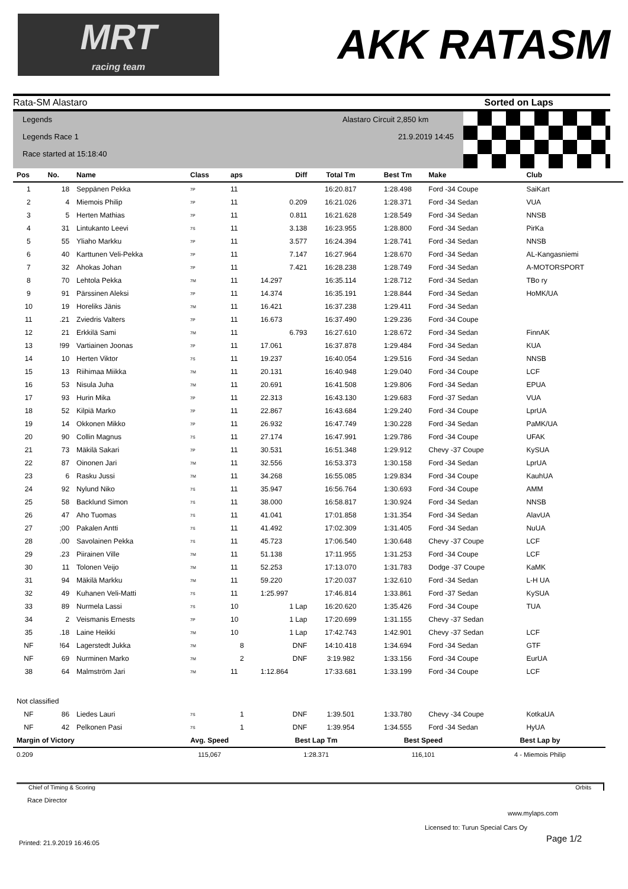MRT
racing team
AKK RATASM
Rata-SM Alastaro Sorted on Laps
Legends
Legends Race 1
Race started at 15:18:40
Alastaro Circuit 2,850 km
21.9.2019 14:45
| Pos | No. | Name | Class | aps | Diff | Total Tm | Best Tm | Make | Club |
| --- | --- | --- | --- | --- | --- | --- | --- | --- | --- |
| 1 | 18 | Seppänen Pekka | 7P | 11 | | 16:20.817 | 1:28.498 | Ford -34 Coupe | SaiKart |
| 2 | 4 | Miemois Philip | 7P | 11 | 0.209 | 16:21.026 | 1:28.371 | Ford -34 Sedan | VUA |
| 3 | 5 | Herten Mathias | 7P | 11 | 0.811 | 16:21.628 | 1:28.549 | Ford -34 Sedan | NNSB |
| 4 | 31 | Lintukanto Leevi | 7S | 11 | 3.138 | 16:23.955 | 1:28.800 | Ford -34 Sedan | PirKa |
| 5 | 55 | Yliaho Markku | 7P | 11 | 3.577 | 16:24.394 | 1:28.741 | Ford -34 Sedan | NNSB |
| 6 | 40 | Karttunen Veli-Pekka | 7P | 11 | 7.147 | 16:27.964 | 1:28.670 | Ford -34 Sedan | AL-Kangasniemi |
| 7 | 32 | Ahokas Johan | 7P | 11 | 7.421 | 16:28.238 | 1:28.749 | Ford -34 Sedan | A-MOTORSPORT |
| 8 | 70 | Lehtola Pekka | 7M | 11 | 14.297 | 16:35.114 | 1:28.712 | Ford -34 Sedan | TBo ry |
| 9 | 91 | Pärssinen Aleksi | 7P | 11 | 14.374 | 16:35.191 | 1:28.844 | Ford -34 Sedan | HoMK/UA |
| 10 | 19 | Horeliks Jänis | 7M | 11 | 16.421 | 16:37.238 | 1:29.411 | Ford -34 Sedan | |
| 11 | .21 | Zviedris Valters | 7P | 11 | 16.673 | 16:37.490 | 1:29.236 | Ford -34 Coupe | |
| 12 | 21 | Erkkilä Sami | 7M | 11 | 6.793 | 16:27.610 | 1:28.672 | Ford -34 Sedan | FinnAK |
| 13 | !99 | Vartiainen Joonas | 7P | 11 | 17.061 | 16:37.878 | 1:29.484 | Ford -34 Sedan | KUA |
| 14 | 10 | Herten Viktor | 7S | 11 | 19.237 | 16:40.054 | 1:29.516 | Ford -34 Sedan | NNSB |
| 15 | 13 | Riihimaa Miikka | 7M | 11 | 20.131 | 16:40.948 | 1:29.040 | Ford -34 Coupe | LCF |
| 16 | 53 | Nisula Juha | 7M | 11 | 20.691 | 16:41.508 | 1:29.806 | Ford -34 Sedan | EPUA |
| 17 | 93 | Hurin Mika | 7P | 11 | 22.313 | 16:43.130 | 1:29.683 | Ford -37 Sedan | VUA |
| 18 | 52 | Kilpiä Marko | 7P | 11 | 22.867 | 16:43.684 | 1:29.240 | Ford -34 Coupe | LprUA |
| 19 | 14 | Okkonen Mikko | 7P | 11 | 26.932 | 16:47.749 | 1:30.228 | Ford -34 Sedan | PaMK/UA |
| 20 | 90 | Collin Magnus | 7S | 11 | 27.174 | 16:47.991 | 1:29.786 | Ford -34 Coupe | UFAK |
| 21 | 73 | Mäkilä Sakari | 7P | 11 | 30.531 | 16:51.348 | 1:29.912 | Chevy -37 Coupe | KySUA |
| 22 | 87 | Oinonen Jari | 7M | 11 | 32.556 | 16:53.373 | 1:30.158 | Ford -34 Sedan | LprUA |
| 23 | 6 | Rasku Jussi | 7M | 11 | 34.268 | 16:55.085 | 1:29.834 | Ford -34 Coupe | KauhUA |
| 24 | 92 | Nylund Niko | 7S | 11 | 35.947 | 16:56.764 | 1:30.693 | Ford -34 Coupe | AMM |
| 25 | 58 | Backlund Simon | 7S | 11 | 38.000 | 16:58.817 | 1:30.924 | Ford -34 Sedan | NNSB |
| 26 | 47 | Aho Tuomas | 7S | 11 | 41.041 | 17:01.858 | 1:31.354 | Ford -34 Sedan | AlavUA |
| 27 | ;00 | Pakalen Antti | 7S | 11 | 41.492 | 17:02.309 | 1:31.405 | Ford -34 Sedan | NuUA |
| 28 | .00 | Savolainen Pekka | 7S | 11 | 45.723 | 17:06.540 | 1:30.648 | Chevy -37 Coupe | LCF |
| 29 | .23 | Piirainen Ville | 7M | 11 | 51.138 | 17:11.955 | 1:31.253 | Ford -34 Coupe | LCF |
| 30 | 11 | Tolonen Veijo | 7M | 11 | 52.253 | 17:13.070 | 1:31.783 | Dodge -37 Coupe | KaMK |
| 31 | 94 | Mäkilä Markku | 7M | 11 | 59.220 | 17:20.037 | 1:32.610 | Ford -34 Sedan | L-H UA |
| 32 | 49 | Kuhanen Veli-Matti | 7S | 11 | 1:25.997 | 17:46.814 | 1:33.861 | Ford -37 Sedan | KySUA |
| 33 | 89 | Nurmela Lassi | 7S | 10 | 1 Lap | 16:20.620 | 1:35.426 | Ford -34 Coupe | TUA |
| 34 | 2 | Veismanis Ernests | 7P | 10 | 1 Lap | 17:20.699 | 1:31.155 | Chevy -37 Sedan | |
| 35 | .18 | Laine Heikki | 7M | 10 | 1 Lap | 17:42.743 | 1:42.901 | Chevy -37 Sedan | LCF |
| NF | !64 | Lagerstedt Jukka | 7M | 8 | DNF | 14:10.418 | 1:34.694 | Ford -34 Sedan | GTF |
| NF | 69 | Nurminen Marko | 7M | 2 | DNF | 3:19.982 | 1:33.156 | Ford -34 Coupe | EurUA |
| 38 | 64 | Malmström Jari | 7M | 11 | 1:12.864 | 17:33.681 | 1:33.199 | Ford -34 Coupe | LCF |
| Not classified | | | | | | | | | |
| NF | 86 | Liedes Lauri | 7S | 1 | DNF | 1:39.501 | 1:33.780 | Chevy -34 Coupe | KotkaUA |
| NF | 42 | Pelkonen Pasi | 7S | 1 | DNF | 1:39.954 | 1:34.555 | Ford -34 Sedan | HyUA |
| Margin of Victory | Avg. Speed | Best Lap Tm | Best Speed | Best Lap by |
| --- | --- | --- | --- | --- |
| 0.209 | 115,067 | 1:28.371 | 116,101 | 4 - Miemois Philip |
Chief of Timing & Scoring Orbits
Race Director
www.mylaps.com
Licensed to: Turun Special Cars Oy
Printed: 21.9.2019 16:46:05 Page 1/2